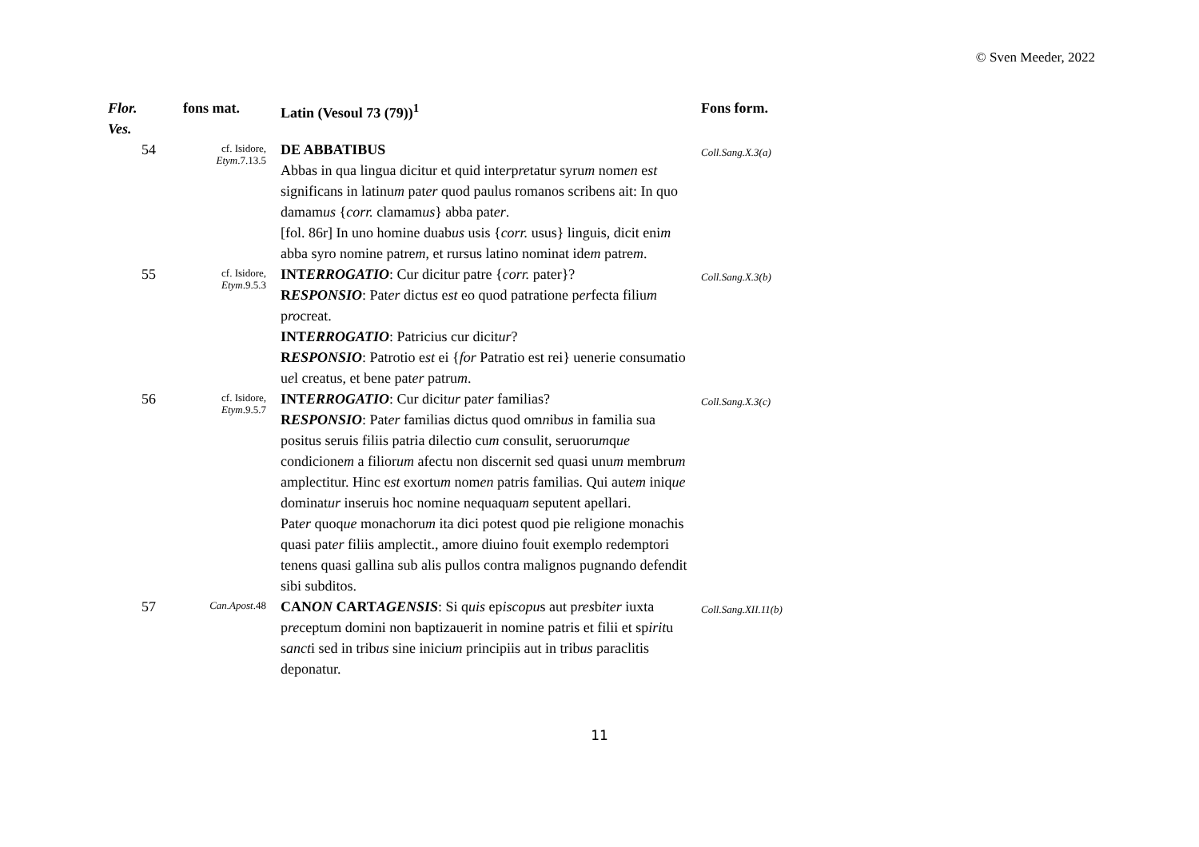© Sven Meeder, 2022
| Flor. Ves. | fons mat. | Latin (Vesoul 73 (79))<sup>1</sup> | Fons form. |
| --- | --- | --- | --- |
| 54 | cf. Isidore, Etym .7.13.5 | DE ABBATIBUS Abbas in qua lingua dicitur et quid inte r p re tatur syru m nom en e st significans in latinu m pat er quod paulus romanos scribens ait: In quo damam us { corr. clamam us } abba pat er . [fol. 86r] In uno homine duab us usis { corr. usus} linguis, dicit eni m abba syro nomine patre m , et rursus latino nominat ide m patre m . | Coll.Sang.X.3(a) |
| 55 | cf. Isidore, Etym .9.5.3 | INT ERROGATIO : Cur dicitur patre { corr. pater}? R ESPONSIO : Pat er dictu s e st eo quod patratione p er fecta filiu m p ro creat. INT ERROGATIO : Patricius cur dicit ur ? R ESPONSIO : Patrotio e st ei { for Patratio est rei} uenerie consumatio u e l creatus, et bene pat er patru m . | Coll.Sang.X.3(b) |
| 56 | cf. Isidore, Etym .9.5.7 | INT ERROGATIO : Cur dicit ur pat er familias? R ESPONSIO : Pat er familias dictus quod om n ib us in familia sua positus seruis filiis patria dilectio cu m consulit, seruoru m q ue condicione m a filior um afectu non discernit sed quasi unu m membru m amplectitur. Hinc e st exortu m nom en patris familias. Qui aut em iniq ue dominat ur inseruis hoc nomine nequaqua m seputent apellari. Pat er quoq ue monachoru m ita dici potest quod pie religione monachis quasi pat er filiis amplectit., amore diuino fouit exemplo redemptori tenens quasi gallina sub alis pullos contra malignos pugnando defendit sibi subditos. | Coll.Sang.X.3(c) |
| 57 | Can.Apost .48 | CAN ON CART AGENSIS : Si q uis ep iscopu s aut p res b i t er iuxta p re ceptum domini non baptizauerit in nomine patris et filii et sp irit u s anct i sed in trib us sine iniciu m principiis aut in trib us paraclitis deponatur. | Coll.Sang.XII.11(b) |
11